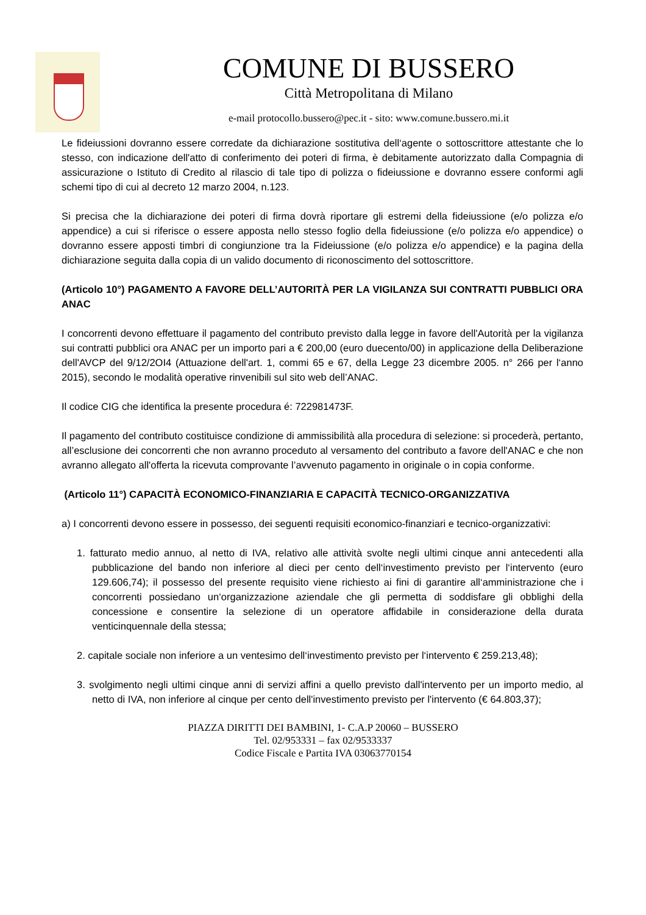COMUNE DI BUSSERO
Città Metropolitana di Milano
e-mail protocollo.bussero@pec.it - sito: www.comune.bussero.mi.it
Le fideiussioni dovranno essere corredate da dichiarazione sostitutiva dell‘agente o sottoscrittore attestante che lo stesso, con indicazione dell'atto di conferimento dei poteri di firma, è debitamente autorizzato dalla Compagnia di assicurazione o Istituto di Credito al rilascio di tale tipo di polizza o fideiussione e dovranno essere conformi agli schemi tipo di cui al decreto 12 marzo 2004, n.123.
Si precisa che la dichiarazione dei poteri di firma dovrà riportare gli estremi della fideiussione (e/o polizza e/o appendice) a cui si riferisce o essere apposta nello stesso foglio della fideiussione (e/o polizza e/o appendice) o dovranno essere apposti timbri di congiunzione tra la Fideiussione (e/o polizza e/o appendice) e la pagina della dichiarazione seguita dalla copia di un valido documento di riconoscimento del sottoscrittore.
(Articolo 10°) PAGAMENTO A FAVORE DELL’AUTORITÀ PER LA VIGILANZA SUI CONTRATTI PUBBLICI ORA ANAC
I concorrenti devono effettuare il pagamento del contributo previsto dalla legge in favore dell'Autorità per la vigilanza sui contratti pubblici ora ANAC per un importo pari a € 200,00 (euro duecento/00) in applicazione della Deliberazione dell'AVCP del 9/12/2OI4 (Attuazione dell'art. 1, commi 65 e 67, della Legge 23 dicembre 2005. n° 266 per l‘anno 2015), secondo le modalità operative rinvenibili sul sito web dell’ANAC.
Il codice CIG che identifica la presente procedura é: 722981473F.
Il pagamento del contributo costituisce condizione di ammissibilità alla procedura di selezione: si procederà, pertanto, all’esclusione dei concorrenti che non avranno proceduto al versamento del contributo a favore dell'ANAC e che non avranno allegato all'offerta la ricevuta comprovante l’avvenuto pagamento in originale o in copia conforme.
(Articolo 11°) CAPACITÀ ECONOMICO-FINANZIARIA E CAPACITÀ TECNICO-ORGANIZZATIVA
a) I concorrenti devono essere in possesso, dei seguenti requisiti economico-finanziari e tecnico-organizzativi:
1. fatturato medio annuo, al netto di IVA, relativo alle attività svolte negli ultimi cinque anni antecedenti alla pubblicazione del bando non inferiore al dieci per cento dell‘investimento previsto per l‘intervento (euro 129.606,74); il possesso del presente requisito viene richiesto ai fini di garantire all‘amministrazione che i concorrenti possiedano un‘organizzazione aziendale che gli permetta di soddisfare gli obblighi della concessione e consentire la selezione di un operatore affidabile in considerazione della durata venticinquennale della stessa;
2. capitale sociale non inferiore a un ventesimo dell‘investimento previsto per l‘intervento € 259.213,48);
3. svolgimento negli ultimi cinque anni di servizi affini a quello previsto dall'intervento per un importo medio, al netto di IVA, non inferiore al cinque per cento dell'investimento previsto per l'intervento (€ 64.803,37);
PIAZZA DIRITTI DEI BAMBINI, 1- C.A.P 20060 – BUSSERO
Tel. 02/953331 – fax 02/9533337
Codice Fiscale e Partita IVA 03063770154